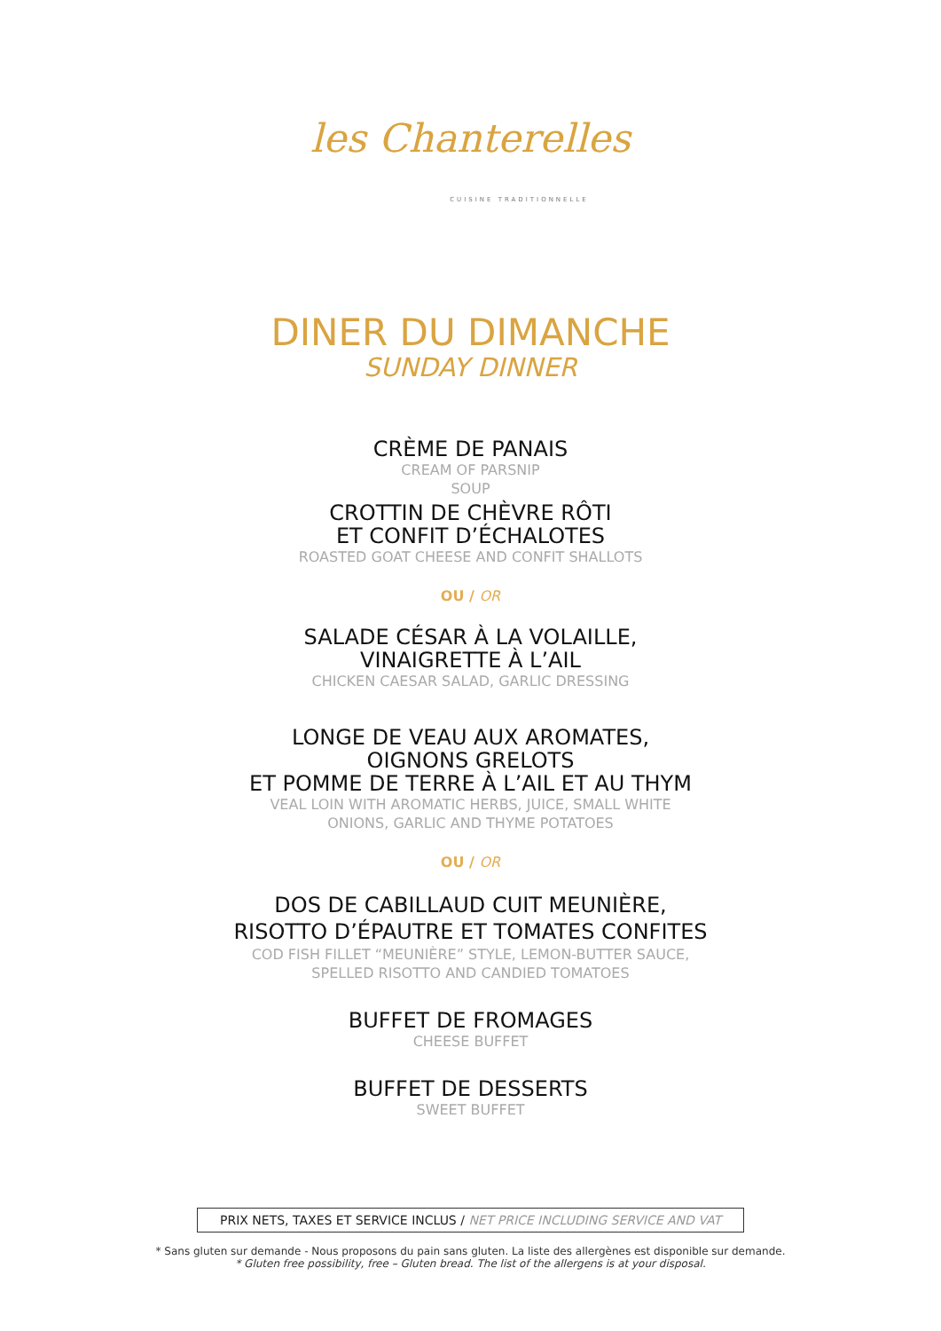les Chanterelles
CUISINE TRADITIONNELLE
DINER DU DIMANCHE
SUNDAY DINNER
CRÈME DE PANAIS
CREAM OF PARSNIP
SOUP
CROTTIN DE CHÈVRE RÔTI
ET CONFIT D’ÉCHALOTES
ROASTED GOAT CHEESE AND CONFIT SHALLOTS
OU / OR
SALADE CÉSAR À LA VOLAILLE,
VINAIGRETTE À L’AIL
CHICKEN CAESAR SALAD, GARLIC DRESSING
LONGE DE VEAU AUX AROMATES,
OIGNONS GRELOTS
ET POMME DE TERRE À L’AIL ET AU THYM
VEAL LOIN WITH AROMATIC HERBS, JUICE, SMALL WHITE
ONIONS, GARLIC AND THYME POTATOES
OU / OR
DOS DE CABILLAUD CUIT MEUNIÈRE,
RISOTTO D’ÉPAUTRE ET TOMATES CONFITES
COD FISH FILLET “MEUNIÈRE” STYLE, LEMON-BUTTER SAUCE,
SPELLED RISOTTO AND CANDIED TOMATOES
BUFFET DE FROMAGES
CHEESE BUFFET
BUFFET DE DESSERTS
SWEET BUFFET
PRIX NETS, TAXES ET SERVICE INCLUS / NET PRICE INCLUDING SERVICE AND VAT
* Sans gluten sur demande - Nous proposons du pain sans gluten. La liste des allergènes est disponible sur demande.
* Gluten free possibility, free – Gluten bread. The list of the allergens is at your disposal.